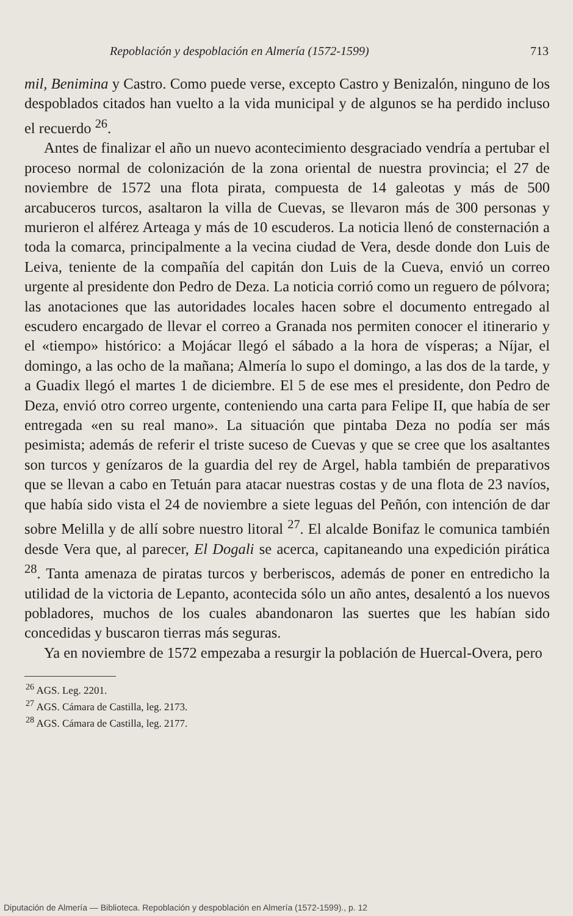Repoblación y despoblación en Almería (1572-1599) 713
mil, Benimina y Castro. Como puede verse, excepto Castro y Benizalón, ninguno de los despoblados citados han vuelto a la vida municipal y de algunos se ha perdido incluso el recuerdo <sup>26</sup>.
Antes de finalizar el año un nuevo acontecimiento desgraciado vendría a pertubar el proceso normal de colonización de la zona oriental de nuestra provincia; el 27 de noviembre de 1572 una flota pirata, compuesta de 14 galeotas y más de 500 arcabuceros turcos, asaltaron la villa de Cuevas, se llevaron más de 300 personas y murieron el alférez Arteaga y más de 10 escuderos. La noticia llenó de consternación a toda la comarca, principalmente a la vecina ciudad de Vera, desde donde don Luis de Leiva, teniente de la compañía del capitán don Luis de la Cueva, envió un correo urgente al presidente don Pedro de Deza. La noticia corrió como un reguero de pólvora; las anotaciones que las autoridades locales hacen sobre el documento entregado al escudero encargado de llevar el correo a Granada nos permiten conocer el itinerario y el «tiempo» histórico: a Mojácar llegó el sábado a la hora de vísperas; a Níjar, el domingo, a las ocho de la mañana; Almería lo supo el domingo, a las dos de la tarde, y a Guadix llegó el martes 1 de diciembre. El 5 de ese mes el presidente, don Pedro de Deza, envió otro correo urgente, conteniendo una carta para Felipe II, que había de ser entregada «en su real mano». La situación que pintaba Deza no podía ser más pesimista; además de referir el triste suceso de Cuevas y que se cree que los asaltantes son turcos y genízaros de la guardia del rey de Argel, habla también de preparativos que se llevan a cabo en Tetuán para atacar nuestras costas y de una flota de 23 navíos, que había sido vista el 24 de noviembre a siete leguas del Peñón, con intención de dar sobre Melilla y de allí sobre nuestro litoral <sup>27</sup>. El alcalde Bonifaz le comunica también desde Vera que, al parecer, El Dogali se acerca, capitaneando una expedición pirática <sup>28</sup>. Tanta amenaza de piratas turcos y berberiscos, además de poner en entredicho la utilidad de la victoria de Lepanto, acontecida sólo un año antes, desalentó a los nuevos pobladores, muchos de los cuales abandonaron las suertes que les habían sido concedidas y buscaron tierras más seguras.
Ya en noviembre de 1572 empezaba a resurgir la población de Huercal-Overa, pero
<sup>26</sup> AGS. Leg. 2201.
<sup>27</sup> AGS. Cámara de Castilla, leg. 2173.
<sup>28</sup> AGS. Cámara de Castilla, leg. 2177.
Diputación de Almería — Biblioteca. Repoblación y despoblación en Almería (1572-1599)., p. 12